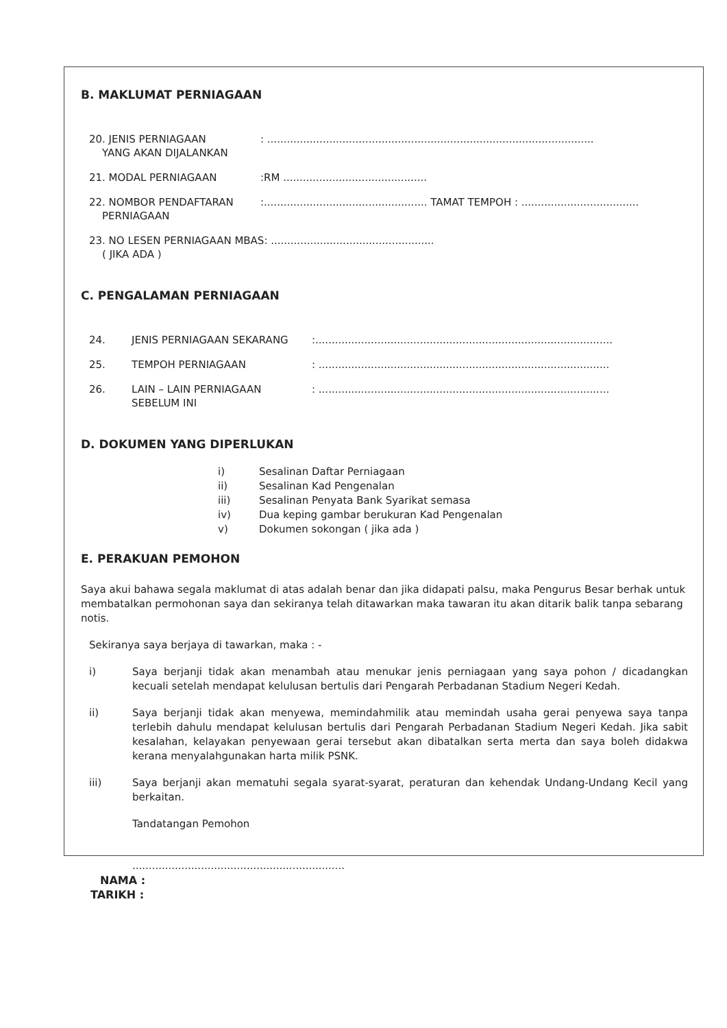B. MAKLUMAT PERNIAGAAN
20. JENIS PERNIAGAAN
YANG AKAN DIJALANKAN
: ....................................................................................................
21. MODAL PERNIAGAAN :RM ............................................
22. NOMBOR PENDAFTARAN
PERNIAGAAN
:.................................................. TAMAT TEMPOH : ....................................
23. NO LESEN PERNIAGAAN MBAS: ..................................................
( JIKA ADA )
C. PENGALAMAN PERNIAGAAN
24. JENIS PERNIAGAAN SEKARANG :...........................................................................................
25. TEMPOH PERNIAGAAN : .........................................................................................
26. LAIN – LAIN PERNIAGAAN
SEBELUM INI
: .........................................................................................
D. DOKUMEN YANG DIPERLUKAN
i) Sesalinan Daftar Perniagaan
ii) Sesalinan Kad Pengenalan
iii) Sesalinan Penyata Bank Syarikat semasa
iv) Dua keping gambar berukuran Kad Pengenalan
v) Dokumen sokongan ( jika ada )
E. PERAKUAN PEMOHON
Saya akui bahawa segala maklumat di atas adalah benar dan jika didapati palsu, maka Pengurus Besar berhak untuk membatalkan permohonan saya dan sekiranya telah ditawarkan maka tawaran itu akan ditarik balik tanpa sebarang notis.
Sekiranya saya berjaya di tawarkan, maka : -
i) Saya berjanji tidak akan menambah atau menukar jenis perniagaan yang saya pohon / dicadangkan kecuali setelah mendapat kelulusan bertulis dari Pengarah Perbadanan Stadium Negeri Kedah.
ii) Saya berjanji tidak akan menyewa, memindahmilik atau memindah usaha gerai penyewa saya tanpa terlebih dahulu mendapat kelulusan bertulis dari Pengarah Perbadanan Stadium Negeri Kedah. Jika sabit kesalahan, kelayakan penyewaan gerai tersebut akan dibatalkan serta merta dan saya boleh didakwa kerana menyalahgunakan harta milik PSNK.
iii) Saya berjanji akan mematuhi segala syarat-syarat, peraturan dan kehendak Undang-Undang Kecil yang berkaitan.
Tandatangan Pemohon
.................................................................
NAMA :
TARIKH :